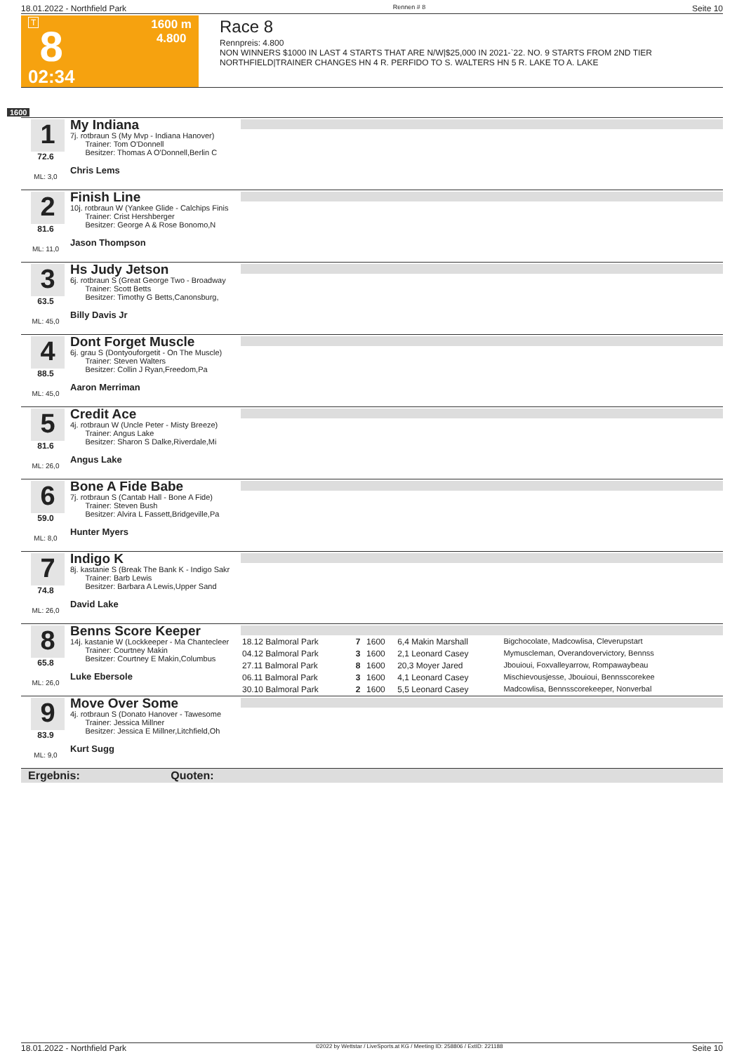18.01.2022 - Northfield Park Rennen # 8 Seite 10
T
8
02:34
1600 m
4.800
Race 8
Rennpreis: 4.800
NON WINNERS $1000 IN LAST 4 STARTS THAT ARE N/W|$25,000 IN 2021-`22. NO. 9 STARTS FROM 2ND TIER
NORTHFIELD|TRAINER CHANGES HN 4 R. PERFIDO TO S. WALTERS HN 5 R. LAKE TO A. LAKE
1600
1
72.6
ML: 3,0
My Indiana
7j. rotbraun S (My Mvp - Indiana Hanover)
Trainer: Tom O'Donnell
Besitzer: Thomas A O'Donnell,Berlin C
Chris Lems
2
81.6
ML: 11,0
Finish Line
10j. rotbraun W (Yankee Glide - Calchips Finis
Trainer: Crist Hershberger
Besitzer: George A & Rose Bonomo,N
Jason Thompson
3
63.5
ML: 45,0
Hs Judy Jetson
6j. rotbraun S (Great George Two - Broadway
Trainer: Scott Betts
Besitzer: Timothy G Betts,Canonsburg,
Billy Davis Jr
4
88.5
ML: 45,0
Dont Forget Muscle
6j. grau S (Dontyouforgetit - On The Muscle)
Trainer: Steven Walters
Besitzer: Collin J Ryan,Freedom,Pa
Aaron Merriman
5
81.6
ML: 26,0
Credit Ace
4j. rotbraun W (Uncle Peter - Misty Breeze)
Trainer: Angus Lake
Besitzer: Sharon S Dalke,Riverdale,Mi
Angus Lake
6
59.0
ML: 8,0
Bone A Fide Babe
7j. rotbraun S (Cantab Hall - Bone A Fide)
Trainer: Steven Bush
Besitzer: Alvira L Fassett,Bridgeville,Pa
Hunter Myers
7
74.8
ML: 26,0
Indigo K
8j. kastanie S (Break The Bank K - Indigo Sakr
Trainer: Barb Lewis
Besitzer: Barbara A Lewis,Upper Sand
David Lake
8
65.8
ML: 26,0
Benns Score Keeper
14j. kastanie W (Lockkeeper - Ma Chantecleer
Trainer: Courtney Makin
Besitzer: Courtney E Makin,Columbus
Luke Ebersole
| 18.12 Balmoral Park | 7 | 1600 | 6,4 Makin Marshall | Bigchocolate, Madcowlisa, Cleverupstart |
| 04.12 Balmoral Park | 3 | 1600 | 2,1 Leonard Casey | Mymuscleman, Overandovervictory, Bennss |
| 27.11 Balmoral Park | 8 | 1600 | 20,3 Moyer Jared | Jbouioui, Foxvalleyarrow, Rompawaybeau |
| 06.11 Balmoral Park | 3 | 1600 | 4,1 Leonard Casey | Mischievousjesse, Jbouioui, Bennsscorekee |
| 30.10 Balmoral Park | 2 | 1600 | 5,5 Leonard Casey | Madcowlisa, Bennsscorekeeper, Nonverbal |
9
83.9
ML: 9,0
Move Over Some
4j. rotbraun S (Donato Hanover - Tawesome
Trainer: Jessica Millner
Besitzer: Jessica E Millner,Litchfield,Oh
Kurt Sugg
Ergebnis: Quoten:
18.01.2022 - Northfield Park ©2022 by Wettstar / LiveSports.at KG / Meeting ID: 258806 / ExtID: 221188 Seite 10